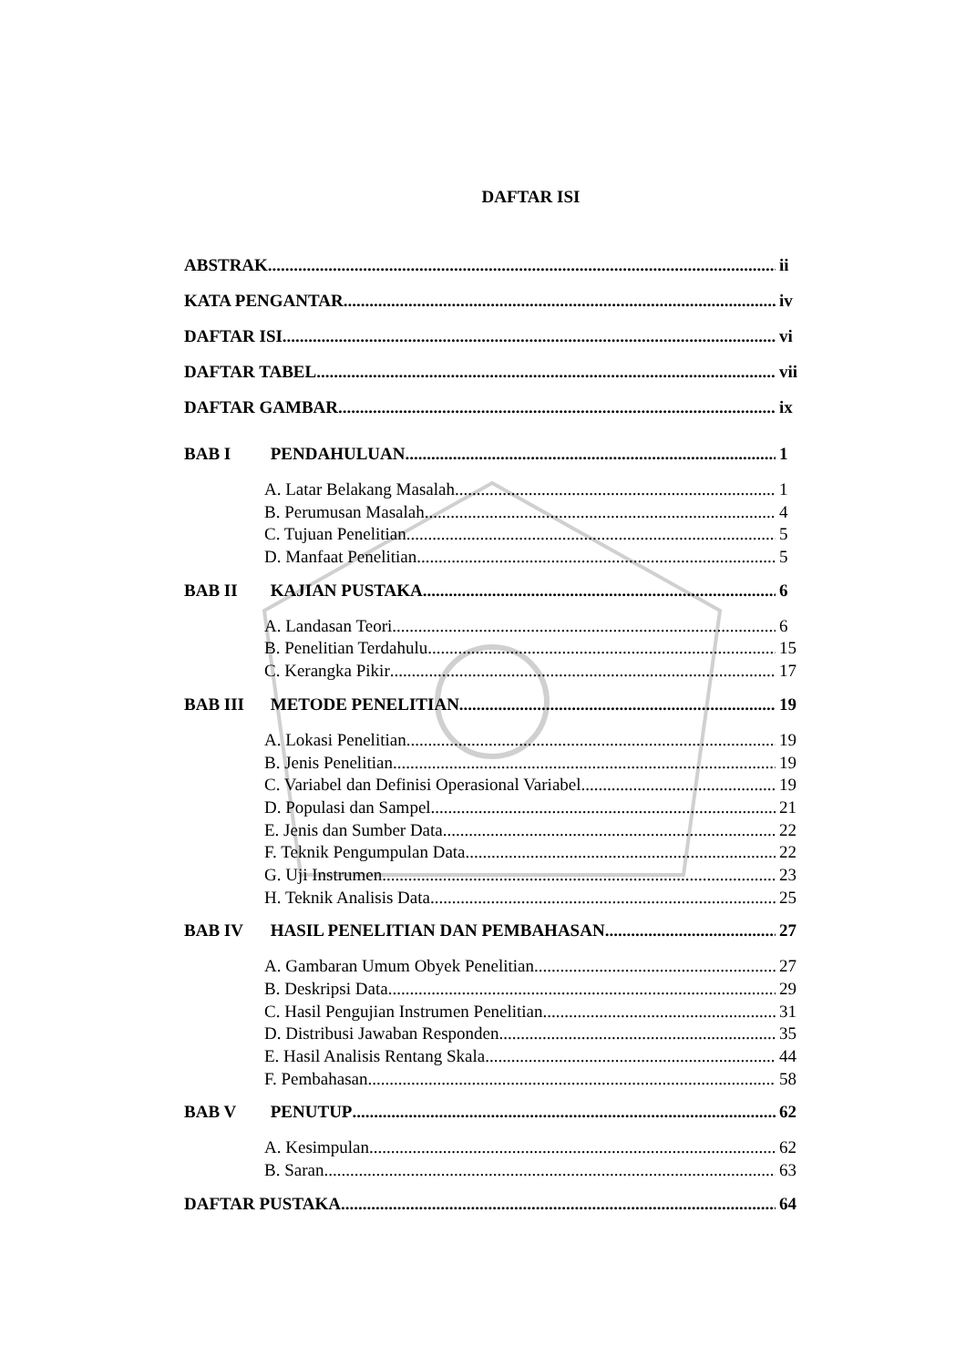DAFTAR ISI
ABSTRAK ii
KATA PENGANTAR iv
DAFTAR ISI vi
DAFTAR TABEL vii
DAFTAR GAMBAR ix
BAB I PENDAHULUAN 1
A. Latar Belakang Masalah 1
B. Perumusan Masalah 4
C. Tujuan Penelitian 5
D. Manfaat Penelitian 5
BAB II KAJIAN PUSTAKA 6
A. Landasan Teori 6
B. Penelitian Terdahulu 15
C. Kerangka Pikir 17
BAB III METODE PENELITIAN 19
A. Lokasi Penelitian 19
B. Jenis Penelitian 19
C. Variabel dan Definisi Operasional Variabel 19
D. Populasi dan Sampel 21
E. Jenis dan Sumber Data 22
F. Teknik Pengumpulan Data 22
G. Uji Instrumen 23
H. Teknik Analisis Data 25
BAB IV HASIL PENELITIAN DAN PEMBAHASAN 27
A. Gambaran Umum Obyek Penelitian 27
B. Deskripsi Data 29
C. Hasil Pengujian Instrumen Penelitian 31
D. Distribusi Jawaban Responden 35
E. Hasil Analisis Rentang Skala 44
F. Pembahasan 58
BAB V PENUTUP 62
A. Kesimpulan 62
B. Saran 63
DAFTAR PUSTAKA 64